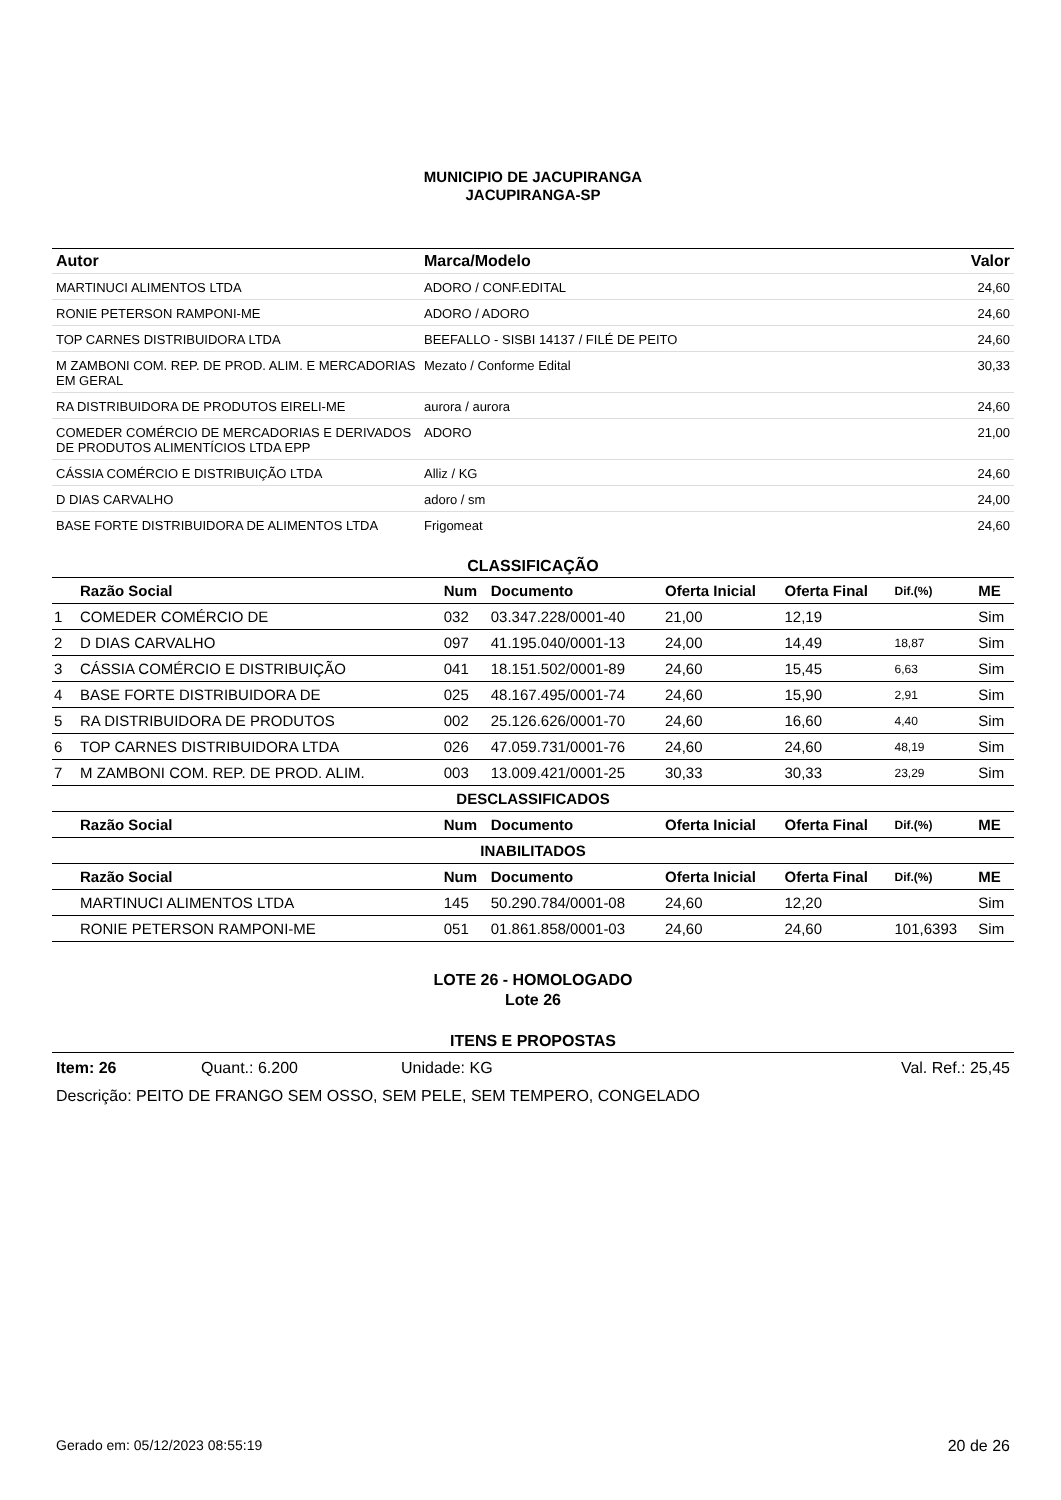MUNICIPIO DE JACUPIRANGA
JACUPIRANGA-SP
| Autor | Marca/Modelo | Valor |
| --- | --- | --- |
| MARTINUCI ALIMENTOS LTDA | ADORO / CONF.EDITAL | 24,60 |
| RONIE PETERSON RAMPONI-ME | ADORO / ADORO | 24,60 |
| TOP CARNES DISTRIBUIDORA LTDA | BEEFALLO - SISBI 14137 / FILÉ DE PEITO | 24,60 |
| M ZAMBONI COM. REP. DE PROD. ALIM. E MERCADORIAS EM GERAL | Mezato / Conforme Edital | 30,33 |
| RA DISTRIBUIDORA DE PRODUTOS EIRELI-ME | aurora / aurora | 24,60 |
| COMEDER COMÉRCIO DE MERCADORIAS E DERIVADOS DE PRODUTOS ALIMENTÍCIOS LTDA EPP | ADORO | 21,00 |
| CÁSSIA COMÉRCIO E DISTRIBUIÇÃO LTDA | Alliz / KG | 24,60 |
| D DIAS CARVALHO | adoro / sm | 24,00 |
| BASE FORTE DISTRIBUIDORA DE ALIMENTOS LTDA | Frigomeat | 24,60 |
CLASSIFICAÇÃO
| | Razão Social | Num | Documento | Oferta Inicial | Oferta Final | Dif.(%) | ME |
| --- | --- | --- | --- | --- | --- | --- | --- |
| 1 | COMEDER COMÉRCIO DE | 032 | 03.347.228/0001-40 | 21,00 | 12,19 | | Sim |
| 2 | D DIAS CARVALHO | 097 | 41.195.040/0001-13 | 24,00 | 14,49 | 18,87 | Sim |
| 3 | CÁSSIA COMÉRCIO E DISTRIBUIÇÃO | 041 | 18.151.502/0001-89 | 24,60 | 15,45 | 6,63 | Sim |
| 4 | BASE FORTE DISTRIBUIDORA DE | 025 | 48.167.495/0001-74 | 24,60 | 15,90 | 2,91 | Sim |
| 5 | RA DISTRIBUIDORA DE PRODUTOS | 002 | 25.126.626/0001-70 | 24,60 | 16,60 | 4,40 | Sim |
| 6 | TOP CARNES DISTRIBUIDORA LTDA | 026 | 47.059.731/0001-76 | 24,60 | 24,60 | 48,19 | Sim |
| 7 | M ZAMBONI COM. REP. DE PROD. ALIM. | 003 | 13.009.421/0001-25 | 30,33 | 30,33 | 23,29 | Sim |
| DESCLASSIFICADOS | | | | | | | |
| | Razão Social | Num | Documento | Oferta Inicial | Oferta Final | Dif.(%) | ME |
| INABILITADOS | | | | | | | |
| | Razão Social | Num | Documento | Oferta Inicial | Oferta Final | Dif.(%) | ME |
| | MARTINUCI ALIMENTOS LTDA | 145 | 50.290.784/0001-08 | 24,60 | 12,20 | | Sim |
| | RONIE PETERSON RAMPONI-ME | 051 | 01.861.858/0001-03 | 24,60 | 24,60 | 101,6393 | Sim |
LOTE 26 - HOMOLOGADO
Lote 26
ITENS E PROPOSTAS
Item: 26 Quant.: 6.200 Unidade: KG Val. Ref.: 25,45
Descrição: PEITO DE FRANGO SEM OSSO, SEM PELE, SEM TEMPERO, CONGELADO
Gerado em: 05/12/2023 08:55:19 20 de 26